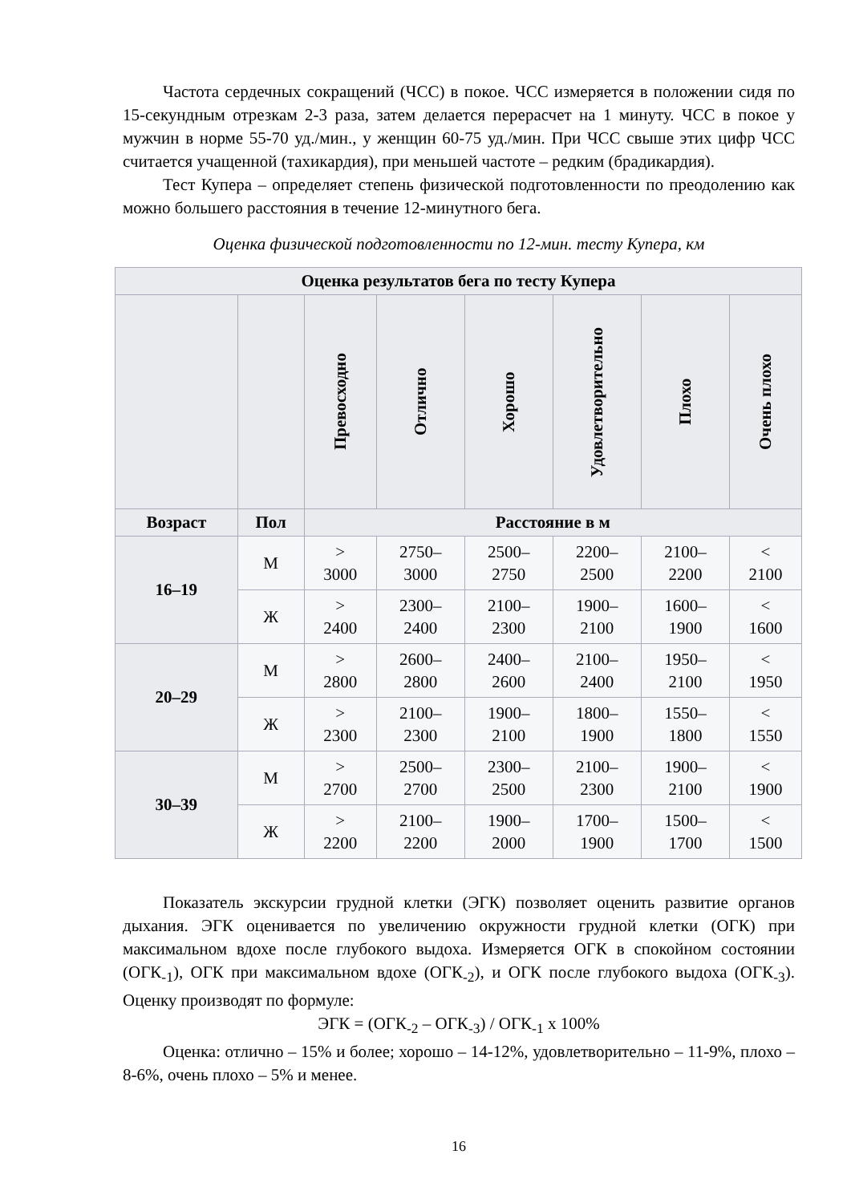Частота сердечных сокращений (ЧСС) в покое. ЧСС измеряется в положении сидя по 15-секундным отрезкам 2-3 раза, затем делается перерасчет на 1 минуту. ЧСС в покое у мужчин в норме 55-70 уд./мин., у женщин 60-75 уд./мин. При ЧСС свыше этих цифр ЧСС считается учащенной (тахикардия), при меньшей частоте – редким (брадикардия).
Тест Купера – определяет степень физической подготовленности по преодолению как можно большего расстояния в течение 12-минутного бега.
Оценка физической подготовленности по 12-мин. тесту Купера, км
| Оценка результатов бега по тесту Купера | | | | | | | |
| --- | --- | --- | --- | --- | --- | --- | --- |
| | | Превосходно | Отлично | Хорошо | Удовлетворительно | Плохо | Очень плохо |
| Возраст | Пол | Расстояние в м | | | | | |
| 16–19 | М | > 3000 | 2750– 3000 | 2500– 2750 | 2200– 2500 | 2100– 2200 | < 2100 |
| | Ж | > 2400 | 2300– 2400 | 2100– 2300 | 1900– 2100 | 1600– 1900 | < 1600 |
| 20–29 | М | > 2800 | 2600– 2800 | 2400– 2600 | 2100– 2400 | 1950– 2100 | < 1950 |
| | Ж | > 2300 | 2100– 2300 | 1900– 2100 | 1800– 1900 | 1550– 1800 | < 1550 |
| 30–39 | М | > 2700 | 2500– 2700 | 2300– 2500 | 2100– 2300 | 1900– 2100 | < 1900 |
| | Ж | > 2200 | 2100– 2200 | 1900– 2000 | 1700– 1900 | 1500– 1700 | < 1500 |
Показатель экскурсии грудной клетки (ЭГК) позволяет оценить развитие органов дыхания. ЭГК оценивается по увеличению окружности грудной клетки (ОГК) при максимальном вдохе после глубокого выдоха. Измеряется ОГК в спокойном состоянии (ОГК<sub>-1</sub>), ОГК при максимальном вдохе (ОГК<sub>-2</sub>), и ОГК после глубокого выдоха (ОГК<sub>-3</sub>). Оценку производят по формуле:
ЭГК = (ОГК<sub>-2</sub> – ОГК<sub>-3</sub>) / ОГК<sub>-1</sub> х 100%
Оценка: отлично – 15% и более; хорошо – 14-12%, удовлетворительно – 11-9%, плохо – 8-6%, очень плохо – 5% и менее.
16